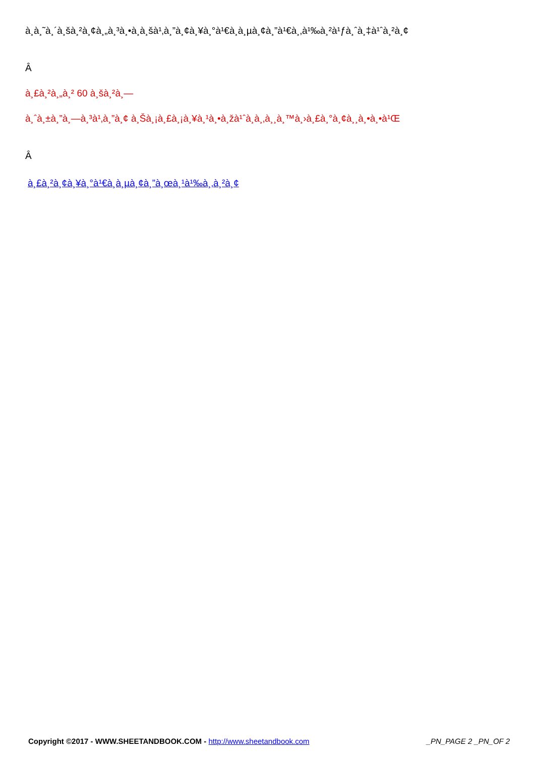à¸­à¸˜à¸´à¸šà¸²à¸¢à¸„à¸³à¸•à¸­à¸šà¹‚à¸”à¸¢à¸¥à¸°à¹€à¸­à¸µà¸¢à¸”à¹€à¸‚à¹‰à¸²à¹ƒà¸ˆà¸‡à¹ˆà¸²à¸¢
Â
à¸£à¸²à¸„à¸² 60 à¸šà¸²à¸—
à¸ˆà¸±à¸”à¸—à¸³à¹‚à¸”à¸¢ à¸Šà¸¡à¸£à¸¡à¸¥à¸¹à¸•à¸žà¹ˆà¸­à¸‚à¸¸à¸™à¸›à¸£à¸°à¸¢à¸¸à¸•à¸•à¹Œ
Â
à¸£à¸²à¸¢à¸¥à¸°à¹€à¸­à¸µà¸¢à¸”à¸œà¸¹à¹‰à¸‚à¸²à¸¢
Copyright ©2017 - WWW.SHEETANDBOOK.COM - http://www.sheetandbook.com _PN_PAGE 2 _PN_OF 2